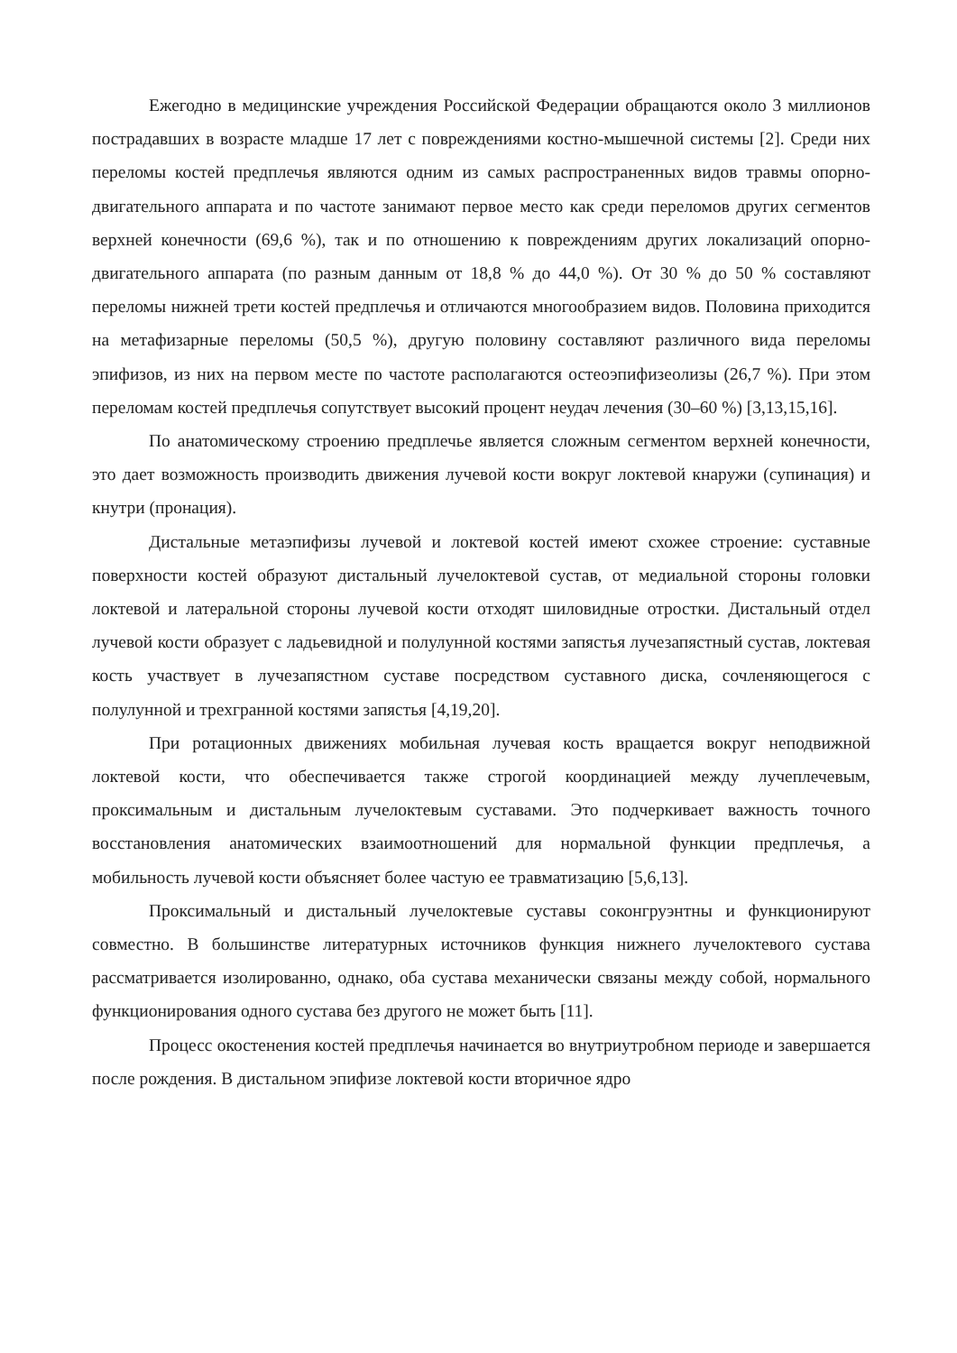Ежегодно в медицинские учреждения Российской Федерации обращаются около 3 миллионов пострадавших в возрасте младше 17 лет с повреждениями костно-мышечной системы [2]. Среди них переломы костей предплечья являются одним из самых распространенных видов травмы опорно-двигательного аппарата и по частоте занимают первое место как среди переломов других сегментов верхней конечности (69,6 %), так и по отношению к повреждениям других локализаций опорно-двигательного аппарата (по разным данным от 18,8 % до 44,0 %). От 30 % до 50 % составляют переломы нижней трети костей предплечья и отличаются многообразием видов. Половина приходится на метафизарные переломы (50,5 %), другую половину составляют различного вида переломы эпифизов, из них на первом месте по частоте располагаются остеоэпифизеолизы (26,7 %). При этом переломам костей предплечья сопутствует высокий процент неудач лечения (30–60 %) [3,13,15,16].
По анатомическому строению предплечье является сложным сегментом верхней конечности, это дает возможность производить движения лучевой кости вокруг локтевой кнаружи (супинация) и кнутри (пронация).
Дистальные метаэпифизы лучевой и локтевой костей имеют схожее строение: суставные поверхности костей образуют дистальный лучелоктевой сустав, от медиальной стороны головки локтевой и латеральной стороны лучевой кости отходят шиловидные отростки. Дистальный отдел лучевой кости образует с ладьевидной и полулунной костями запястья лучезапястный сустав, локтевая кость участвует в лучезапястном суставе посредством суставного диска, сочленяющегося с полулунной и трехгранной костями запястья [4,19,20].
При ротационных движениях мобильная лучевая кость вращается вокруг неподвижной локтевой кости, что обеспечивается также строгой координацией между лучеплечевым, проксимальным и дистальным лучелоктевым суставами. Это подчеркивает важность точного восстановления анатомических взаимоотношений для нормальной функции предплечья, а мобильность лучевой кости объясняет более частую ее травматизацию [5,6,13].
Проксимальный и дистальный лучелоктевые суставы соконгруэнтны и функционируют совместно. В большинстве литературных источников функция нижнего лучелоктевого сустава рассматривается изолированно, однако, оба сустава механически связаны между собой, нормального функционирования одного сустава без другого не может быть [11].
Процесс окостенения костей предплечья начинается во внутриутробном периоде и завершается после рождения. В дистальном эпифизе локтевой кости вторичное ядро